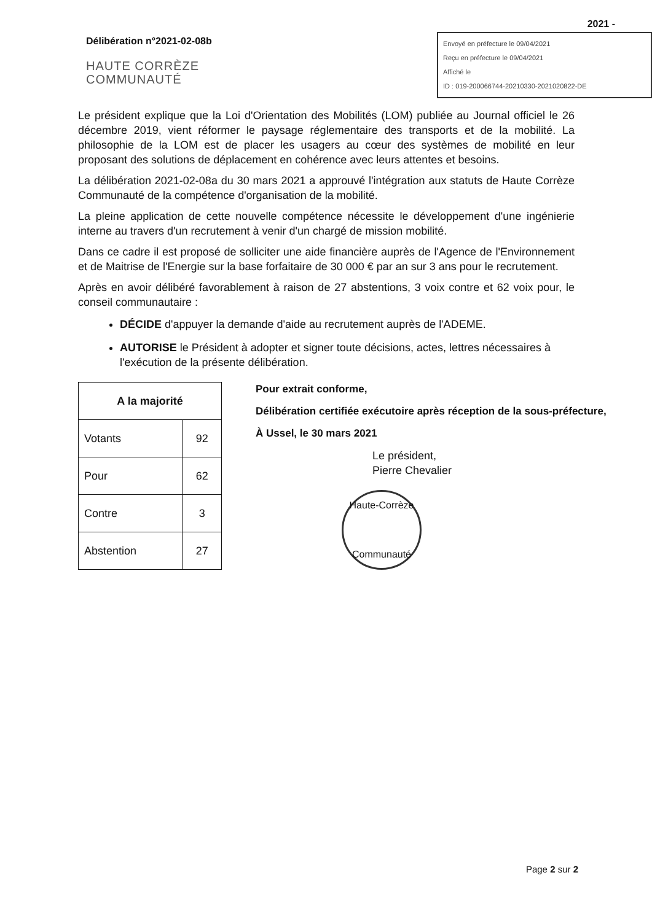2021 -
Délibération n°2021-02-08b
HAUTE CORRÈZE
COMMUNAUTÉ
Envoyé en préfecture le 09/04/2021
Reçu en préfecture le 09/04/2021
Affiché le
ID : 019-200066744-20210330-2021020822-DE
Le président explique que la Loi d'Orientation des Mobilités (LOM) publiée au Journal officiel le 26 décembre 2019, vient réformer le paysage réglementaire des transports et de la mobilité. La philosophie de la LOM est de placer les usagers au cœur des systèmes de mobilité en leur proposant des solutions de déplacement en cohérence avec leurs attentes et besoins.
La délibération 2021-02-08a du 30 mars 2021 a approuvé l'intégration aux statuts de Haute Corrèze Communauté de la compétence d'organisation de la mobilité.
La pleine application de cette nouvelle compétence nécessite le développement d'une ingénierie interne au travers d'un recrutement à venir d'un chargé de mission mobilité.
Dans ce cadre il est proposé de solliciter une aide financière auprès de l'Agence de l'Environnement et de Maitrise de l'Energie sur la base forfaitaire de 30 000 € par an sur 3 ans pour le recrutement.
Après en avoir délibéré favorablement à raison de 27 abstentions, 3 voix contre et 62 voix pour, le conseil communautaire :
DÉCIDE d'appuyer la demande d'aide au recrutement auprès de l'ADEME.
AUTORISE le Président à adopter et signer toute décisions, actes, lettres nécessaires à l'exécution de la présente délibération.
| A la majorité | |
| --- | --- |
| Votants | 92 |
| Pour | 62 |
| Contre | 3 |
| Abstention | 27 |
Pour extrait conforme,
Délibération certifiée exécutoire après réception de la sous-préfecture,
À Ussel, le 30 mars 2021
Le président,
Pierre Chevalier
Haute-Corrèze
Communauté
Page 2 sur 2